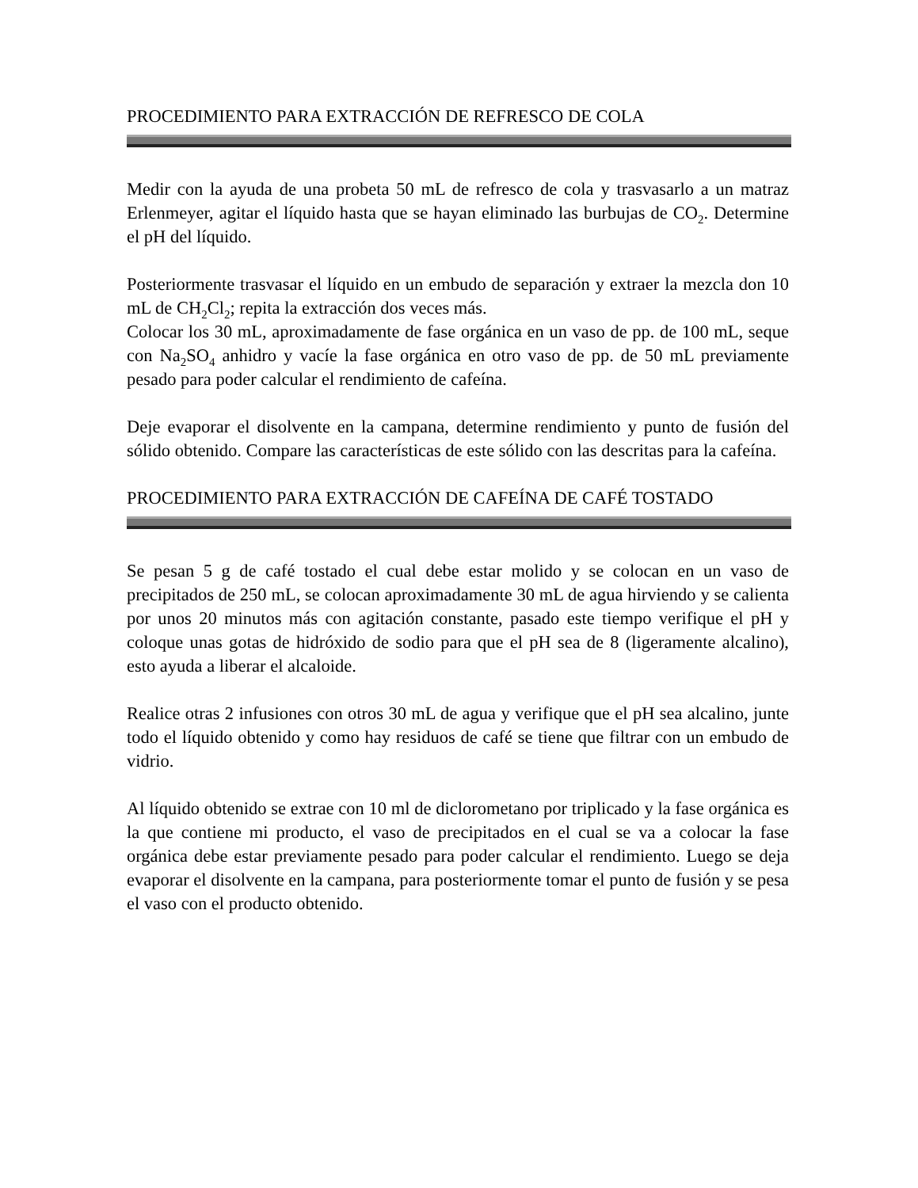PROCEDIMIENTO PARA EXTRACCIÓN DE REFRESCO DE COLA
Medir con la ayuda de una probeta 50 mL de refresco de cola y trasvasarlo a un matraz Erlenmeyer, agitar el líquido hasta que se hayan eliminado las burbujas de CO<sub>2</sub>. Determine el pH del líquido.
Posteriormente trasvasar el líquido en un embudo de separación y extraer la mezcla don 10 mL de CH<sub>2</sub>Cl<sub>2</sub>; repita la extracción dos veces más.
Colocar los 30 mL, aproximadamente de fase orgánica en un vaso de pp. de 100 mL, seque con Na<sub>2</sub>SO<sub>4</sub> anhidro y vacíe la fase orgánica en otro vaso de pp. de 50 mL previamente pesado para poder calcular el rendimiento de cafeína.
Deje evaporar el disolvente en la campana, determine rendimiento y punto de fusión del sólido obtenido. Compare las características de este sólido con las descritas para la cafeína.
PROCEDIMIENTO PARA EXTRACCIÓN DE CAFEÍNA DE CAFÉ TOSTADO
Se pesan 5 g de café tostado el cual debe estar molido y se colocan en un vaso de precipitados de 250 mL, se colocan aproximadamente 30 mL de agua hirviendo y se calienta por unos 20 minutos más con agitación constante, pasado este tiempo verifique el pH y coloque unas gotas de hidróxido de sodio para que el pH sea de 8 (ligeramente alcalino), esto ayuda a liberar el alcaloide.
Realice otras 2 infusiones con otros 30 mL de agua y verifique que el pH sea alcalino, junte todo el líquido obtenido y como hay residuos de café se tiene que filtrar con un embudo de vidrio.
Al líquido obtenido se extrae con 10 ml de diclorometano por triplicado y la fase orgánica es la que contiene mi producto, el vaso de precipitados en el cual se va a colocar la fase orgánica debe estar previamente pesado para poder calcular el rendimiento. Luego se deja evaporar el disolvente en la campana, para posteriormente tomar el punto de fusión y se pesa el vaso con el producto obtenido.